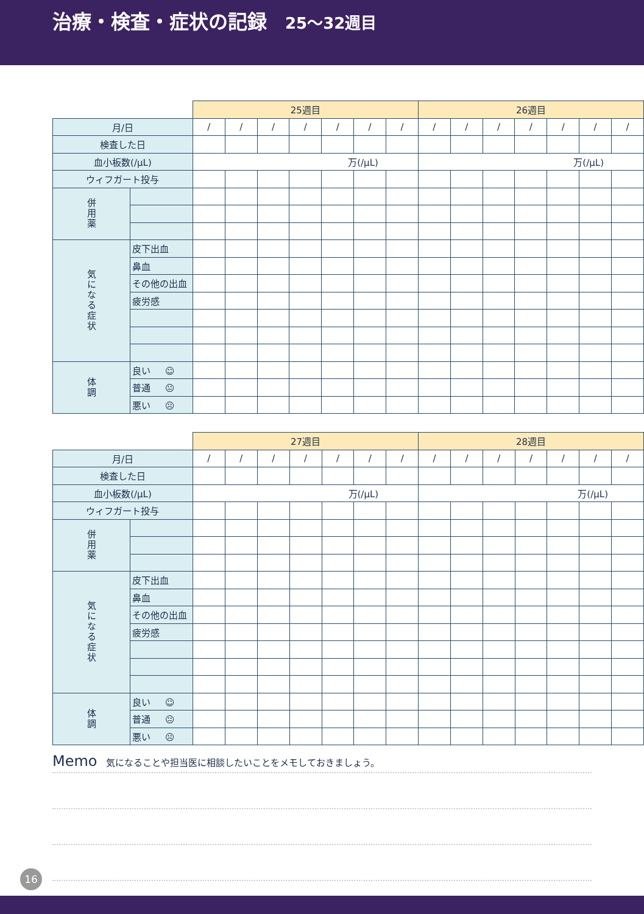治療・検査・症状の記録 25〜32週目
| | | 25週目 | | | | | | | 26週目 | | | | | | |
| 月/日 | | / | / | / | / | / | / | / | / | / | / | / | / | / | / |
| 検査した日 | | | | | | | | | | | | | | | |
| 血小板数(/μL) | | 万(/μL) | | | | | | | 万(/μL) | | | | | | |
| ウィフガート投与 | | | | | | | | | | | | | | | |
| 併用薬 | | | | | | | | | | | | | | | |
| 気になる症状 | 皮下出血 | | | | | | | | | | | | | | |
| | 鼻血 | | | | | | | | | | | | | | |
| | その他の出血 | | | | | | | | | | | | | | |
| | 疲労感 | | | | | | | | | | | | | | |
| 体調 | 良い ☺ | | | | | | | | | | | | | | |
| | 普通 😐 | | | | | | | | | | | | | | |
| | 悪い ☹ | | | | | | | | | | | | | | |
| | | 27週目 | | | | | | | 28週目 | | | | | | |
| 月/日 | | / | / | / | / | / | / | / | / | / | / | / | / | / | / |
| 検査した日 | | | | | | | | | | | | | | | |
| 血小板数(/μL) | | 万(/μL) | | | | | | | 万(/μL) | | | | | | |
| ウィフガート投与 | | | | | | | | | | | | | | | |
| 併用薬 | | | | | | | | | | | | | | | |
| 気になる症状 | 皮下出血 | | | | | | | | | | | | | | |
| | 鼻血 | | | | | | | | | | | | | | |
| | その他の出血 | | | | | | | | | | | | | | |
| | 疲労感 | | | | | | | | | | | | | | |
| 体調 | 良い ☺ | | | | | | | | | | | | | | |
| | 普通 😐 | | | | | | | | | | | | | | |
| | 悪い ☹ | | | | | | | | | | | | | | |
Memo 気になることや担当医に相談したいことをメモしておきましょう。
16